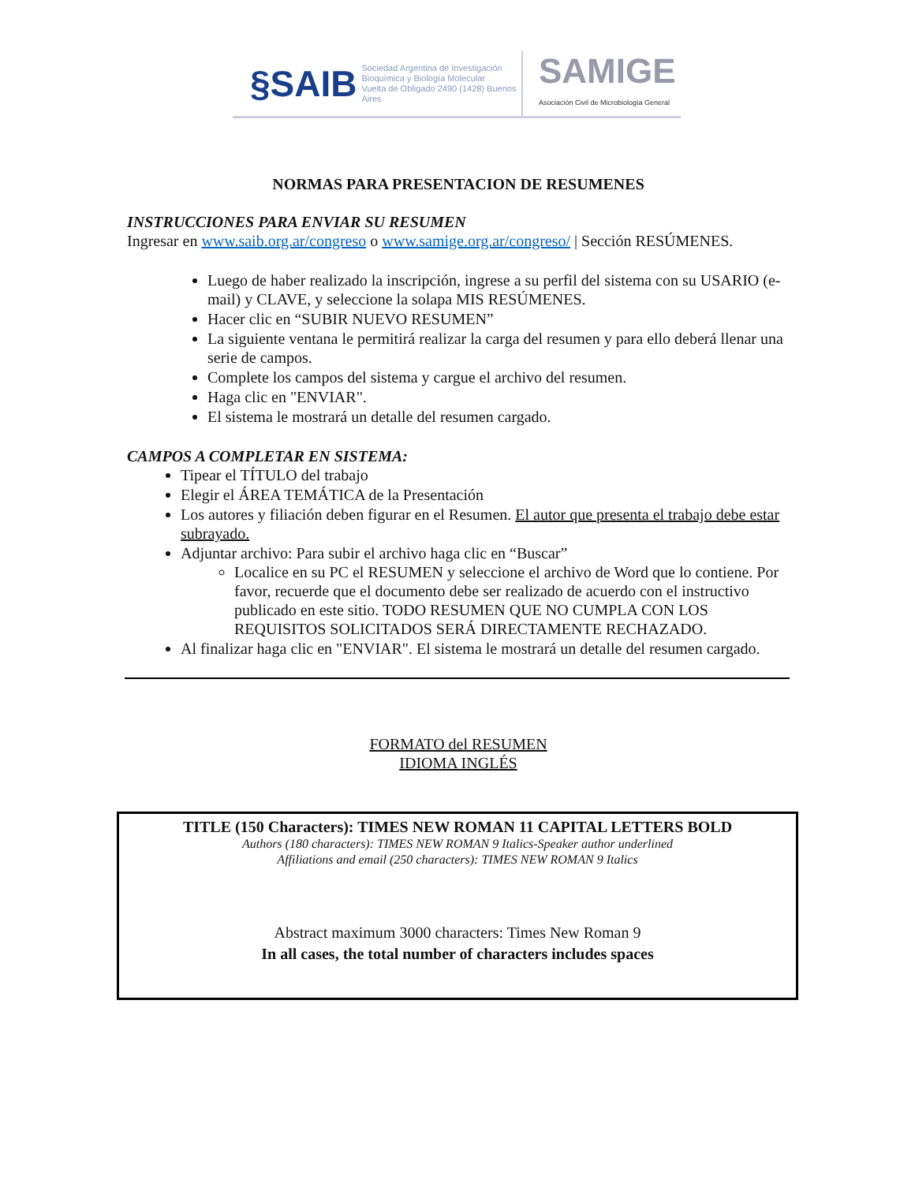§SAIB Sociedad Argentina de Investigación
Bioquímica y Biología Molecular
Vuelta de Obligado 2490 (1428) Buenos Aires
SAMIGE
Asociación Civil de Microbiología General
NORMAS PARA PRESENTACION DE RESUMENES
INSTRUCCIONES PARA ENVIAR SU RESUMEN
Ingresar en www.saib.org.ar/congreso o www.samige.org.ar/congreso/ | Sección RESÚMENES.
Luego de haber realizado la inscripción, ingrese a su perfil del sistema con su USARIO (e-mail) y CLAVE, y seleccione la solapa MIS RESÚMENES.
Hacer clic en “SUBIR NUEVO RESUMEN”
La siguiente ventana le permitirá realizar la carga del resumen y para ello deberá llenar una serie de campos.
Complete los campos del sistema y cargue el archivo del resumen.
Haga clic en "ENVIAR".
El sistema le mostrará un detalle del resumen cargado.
CAMPOS A COMPLETAR EN SISTEMA:
Tipear el TÍTULO del trabajo
Elegir el ÁREA TEMÁTICA de la Presentación
Los autores y filiación deben figurar en el Resumen. El autor que presenta el trabajo debe estar subrayado.
Adjuntar archivo: Para subir el archivo haga clic en “Buscar”
Localice en su PC el RESUMEN y seleccione el archivo de Word que lo contiene. Por favor, recuerde que el documento debe ser realizado de acuerdo con el instructivo publicado en este sitio. TODO RESUMEN QUE NO CUMPLA CON LOS REQUISITOS SOLICITADOS SERÁ DIRECTAMENTE RECHAZADO.
Al finalizar haga clic en "ENVIAR". El sistema le mostrará un detalle del resumen cargado.
FORMATO del RESUMEN
IDIOMA INGLÉS
TITLE (150 Characters): TIMES NEW ROMAN 11 CAPITAL LETTERS BOLD
Authors (180 characters): TIMES NEW ROMAN 9 Italics-Speaker author underlined
Affiliations and email (250 characters): TIMES NEW ROMAN 9 Italics
Abstract maximum 3000 characters: Times New Roman 9
In all cases, the total number of characters includes spaces